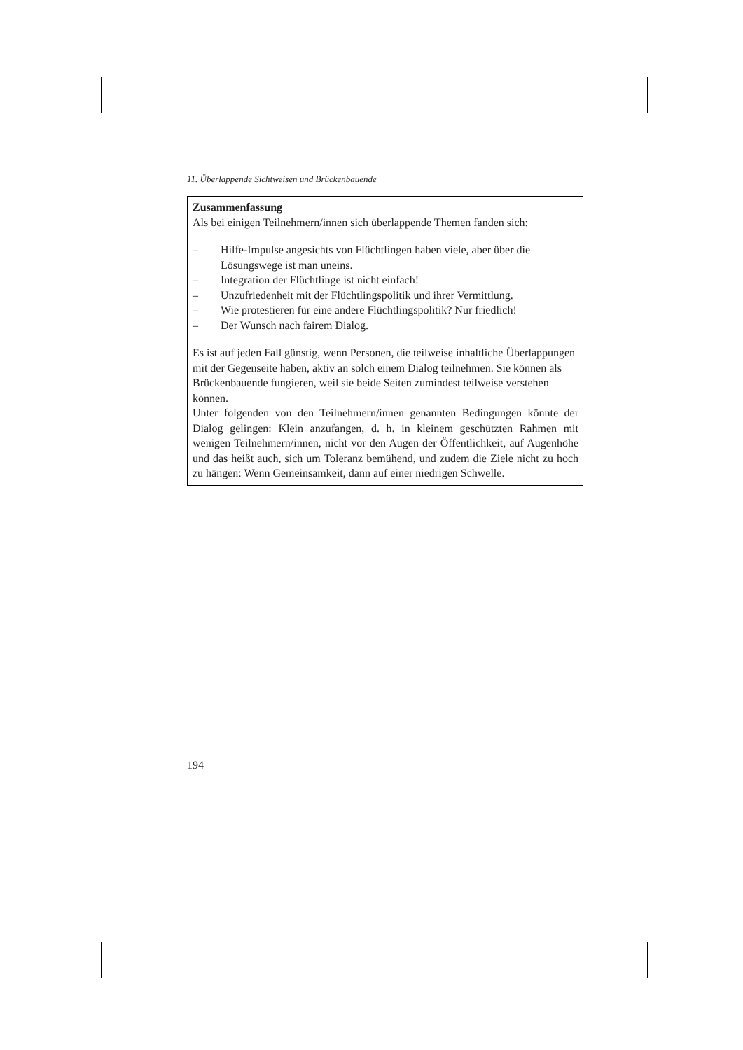11. Überlappende Sichtweisen und Brückenbauende
Zusammenfassung
Als bei einigen Teilnehmern/innen sich überlappende Themen fanden sich:
– Hilfe-Impulse angesichts von Flüchtlingen haben viele, aber über die Lösungswege ist man uneins.
– Integration der Flüchtlinge ist nicht einfach!
– Unzufriedenheit mit der Flüchtlingspolitik und ihrer Vermittlung.
– Wie protestieren für eine andere Flüchtlingspolitik? Nur friedlich!
– Der Wunsch nach fairem Dialog.
Es ist auf jeden Fall günstig, wenn Personen, die teilweise inhaltliche Überlappungen mit der Gegenseite haben, aktiv an solch einem Dialog teilnehmen. Sie können als Brückenbauende fungieren, weil sie beide Seiten zumindest teilweise verstehen können.
Unter folgenden von den Teilnehmern/innen genannten Bedingungen könnte der Dialog gelingen: Klein anzufangen, d. h. in kleinem geschützten Rahmen mit wenigen Teilnehmern/innen, nicht vor den Augen der Öffentlichkeit, auf Augenhöhe und das heißt auch, sich um Toleranz bemühend, und zudem die Ziele nicht zu hoch zu hängen: Wenn Gemeinsamkeit, dann auf einer niedrigen Schwelle.
194